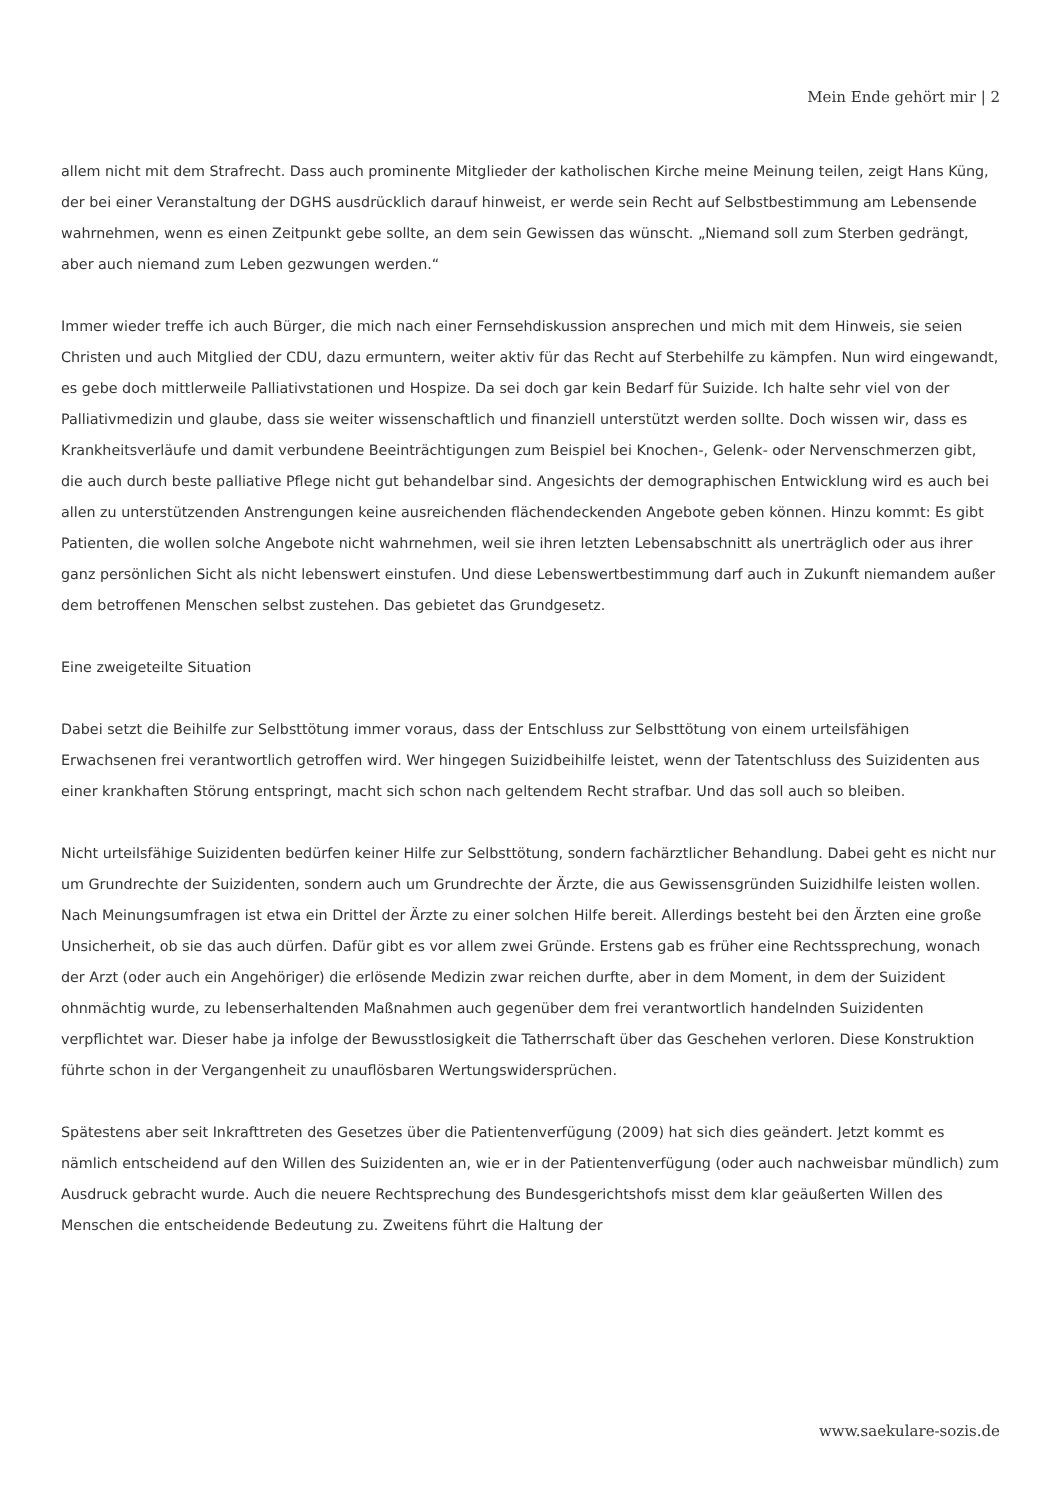Mein Ende gehört mir | 2
allem nicht mit dem Strafrecht. Dass auch prominente Mitglieder der katholischen Kirche meine Meinung teilen, zeigt Hans Küng, der bei einer Veranstaltung der DGHS ausdrücklich darauf hinweist, er werde sein Recht auf Selbstbestimmung am Lebensende wahrnehmen, wenn es einen Zeitpunkt gebe sollte, an dem sein Gewissen das wünscht. „Niemand soll zum Sterben gedrängt, aber auch niemand zum Leben gezwungen werden.“
Immer wieder treffe ich auch Bürger, die mich nach einer Fernsehdiskussion ansprechen und mich mit dem Hinweis, sie seien Christen und auch Mitglied der CDU, dazu ermuntern, weiter aktiv für das Recht auf Sterbehilfe zu kämpfen. Nun wird eingewandt, es gebe doch mittlerweile Palliativstationen und Hospize. Da sei doch gar kein Bedarf für Suizide. Ich halte sehr viel von der Palliativmedizin und glaube, dass sie weiter wissenschaftlich und finanziell unterstützt werden sollte. Doch wissen wir, dass es Krankheitsverläufe und damit verbundene Beeinträchtigungen zum Beispiel bei Knochen-, Gelenk- oder Nervenschmerzen gibt, die auch durch beste palliative Pflege nicht gut behandelbar sind. Angesichts der demographischen Entwicklung wird es auch bei allen zu unterstützenden Anstrengungen keine ausreichenden flächendeckenden Angebote geben können. Hinzu kommt: Es gibt Patienten, die wollen solche Angebote nicht wahrnehmen, weil sie ihren letzten Lebensabschnitt als unerträglich oder aus ihrer ganz persönlichen Sicht als nicht lebenswert einstufen. Und diese Lebenswertbestimmung darf auch in Zukunft niemandem außer dem betroffenen Menschen selbst zustehen. Das gebietet das Grundgesetz.
Eine zweigeteilte Situation
Dabei setzt die Beihilfe zur Selbsttötung immer voraus, dass der Entschluss zur Selbsttötung von einem urteilsfähigen Erwachsenen frei verantwortlich getroffen wird. Wer hingegen Suizidbeihilfe leistet, wenn der Tatentschluss des Suizidenten aus einer krankhaften Störung entspringt, macht sich schon nach geltendem Recht strafbar. Und das soll auch so bleiben.
Nicht urteilsfähige Suizidenten bedürfen keiner Hilfe zur Selbsttötung, sondern fachärztlicher Behandlung. Dabei geht es nicht nur um Grundrechte der Suizidenten, sondern auch um Grundrechte der Ärzte, die aus Gewissensgründen Suizidhilfe leisten wollen. Nach Meinungsumfragen ist etwa ein Drittel der Ärzte zu einer solchen Hilfe bereit. Allerdings besteht bei den Ärzten eine große Unsicherheit, ob sie das auch dürfen. Dafür gibt es vor allem zwei Gründe. Erstens gab es früher eine Rechtssprechung, wonach der Arzt (oder auch ein Angehöriger) die erlösende Medizin zwar reichen durfte, aber in dem Moment, in dem der Suizident ohnmächtig wurde, zu lebenserhaltenden Maßnahmen auch gegenüber dem frei verantwortlich handelnden Suizidenten verpflichtet war. Dieser habe ja infolge der Bewusstlosigkeit die Tatherrschaft über das Geschehen verloren. Diese Konstruktion führte schon in der Vergangenheit zu unauflösbaren Wertungswidersprüchen.
Spätestens aber seit Inkrafttreten des Gesetzes über die Patientenverfügung (2009) hat sich dies geändert. Jetzt kommt es nämlich entscheidend auf den Willen des Suizidenten an, wie er in der Patientenverfügung (oder auch nachweisbar mündlich) zum Ausdruck gebracht wurde. Auch die neuere Rechtsprechung des Bundesgerichtshofs misst dem klar geäußerten Willen des Menschen die entscheidende Bedeutung zu. Zweitens führt die Haltung der
www.saekulare-sozis.de